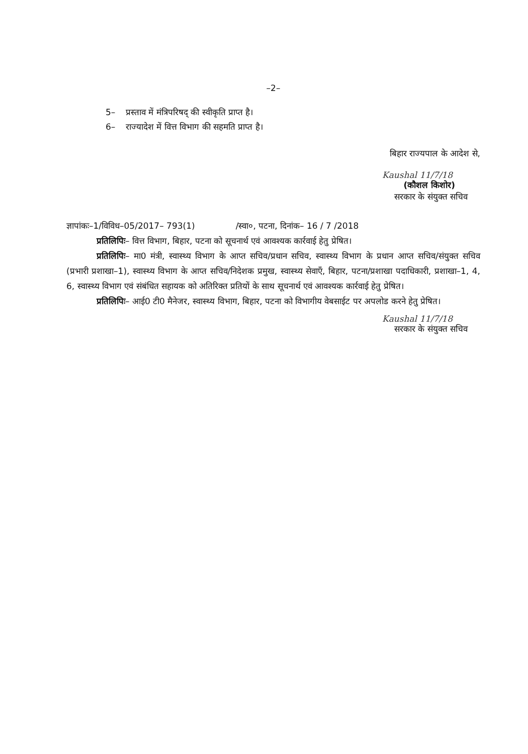–2–
5– प्रस्ताव में मंत्रिपरिषद् की स्वीकृति प्राप्त है।
6– राज्यादेश में वित्त विभाग की सहमति प्राप्त है।
बिहार राज्यपाल के आदेश से,
Kaushal 11/7/18
(कौशल किशोर)
सरकार के संयुक्त सचिव
ज्ञापांकः–1/विविध–05/2017– 793(1) /स्वा०, पटना, दिनांक– 16 / 7 /2018
प्रतिलिपिः– वित्त विभाग, बिहार, पटना को सूचनार्थ एवं आवश्यक कार्रवाई हेतु प्रेषित।
प्रतिलिपिः– मा0 मंत्री, स्वास्थ्य विभाग के आप्त सचिव/प्रधान सचिव, स्वास्थ्य विभाग के प्रधान आप्त सचिव/संयुक्त सचिव (प्रभारी प्रशाखा–1), स्वास्थ्य विभाग के आप्त सचिव/निदेशक प्रमुख, स्वास्थ्य सेवाएँ, बिहार, पटना/प्रशाखा पदाधिकारी, प्रशाखा–1, 4, 6, स्वास्थ्य विभाग एवं संबंधित सहायक को अतिरिक्त प्रतियों के साथ सूचनार्थ एवं आवश्यक कार्रवाई हेतु प्रेषित।
प्रतिलिपिः– आई0 टी0 मैनेजर, स्वास्थ्य विभाग, बिहार, पटना को विभागीय वेबसाईट पर अपलोड करने हेतु प्रेषित।
Kaushal 11/7/18
सरकार के संयुक्त सचिव